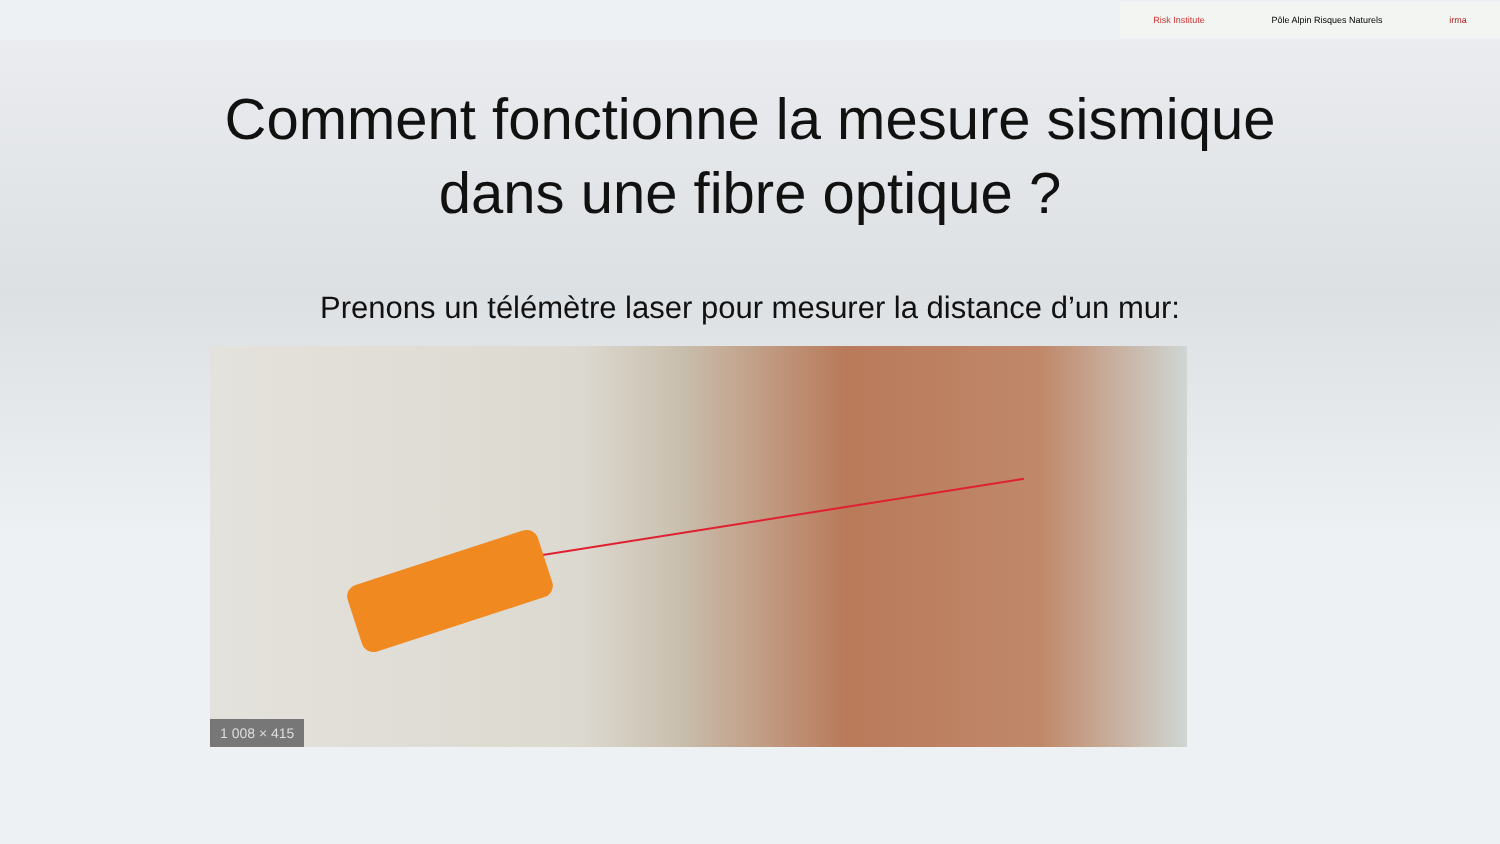Risk Institute Pôle Alpin Risques Naturels irma
Comment fonctionne la mesure sismique
dans une fibre optique ?
Prenons un télémètre laser pour mesurer la distance d’un mur:
1 008 × 415